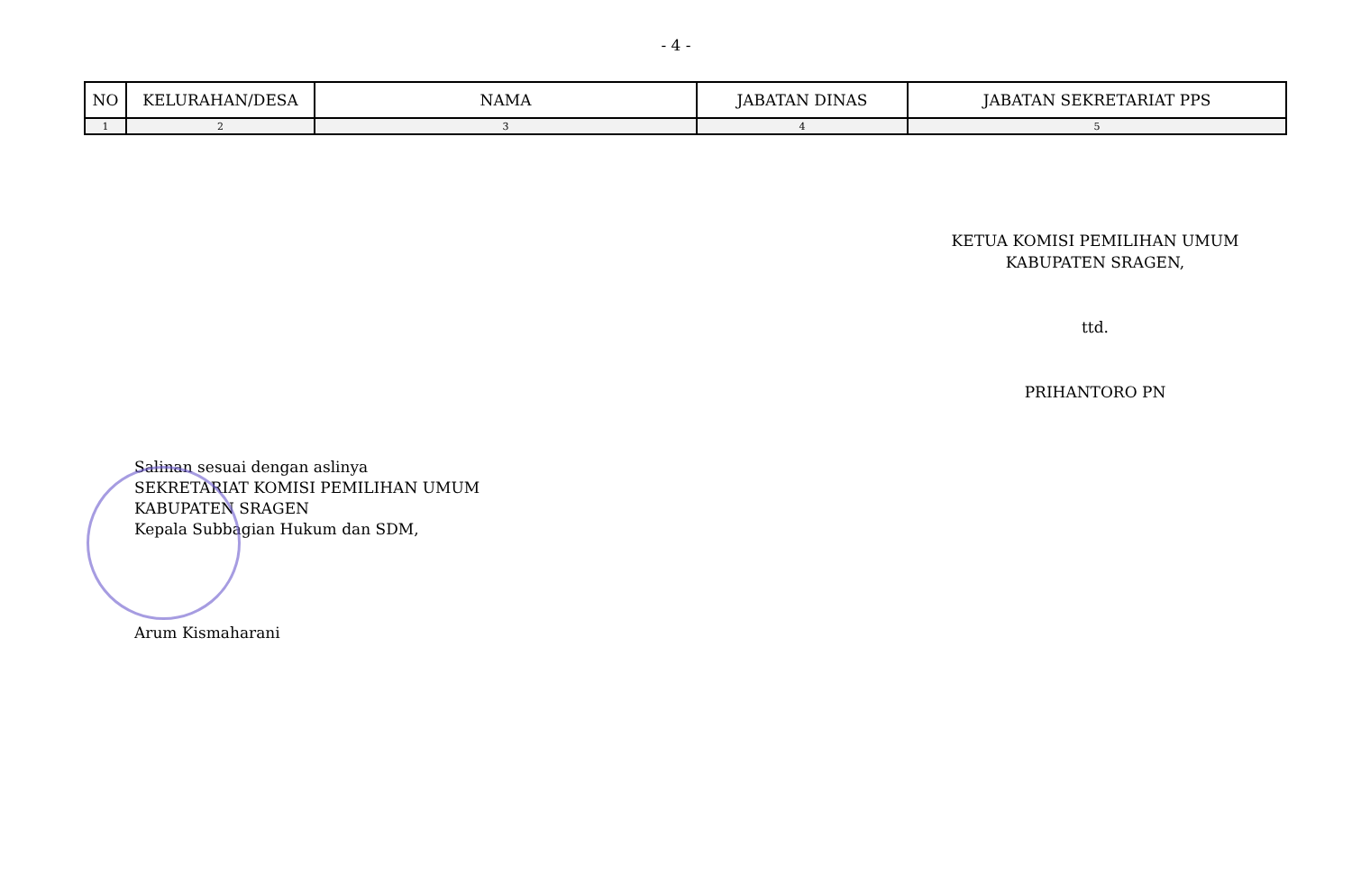- 4 -
| NO | KELURAHAN/DESA | NAMA | JABATAN DINAS | JABATAN SEKRETARIAT PPS |
| --- | --- | --- | --- | --- |
| 1 | 2 | 3 | 4 | 5 |
KETUA KOMISI PEMILIHAN UMUM
KABUPATEN SRAGEN,
ttd.
PRIHANTORO PN
Salinan sesuai dengan aslinya
SEKRETARIAT KOMISI PEMILIHAN UMUM
KABUPATEN SRAGEN
Kepala Subbagian Hukum dan SDM,
Arum Kismaharani